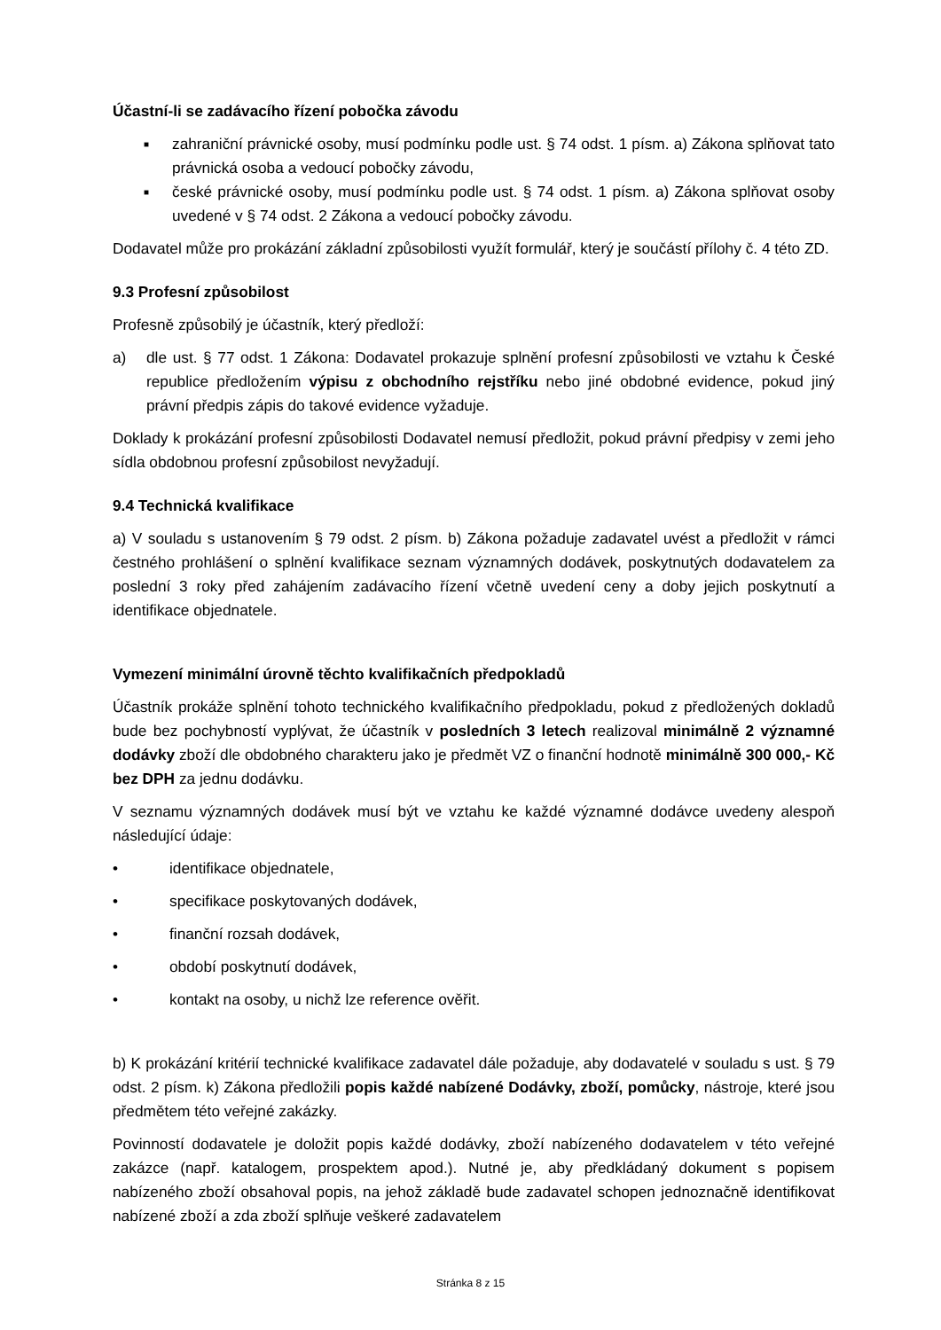Účastní-li se zadávacího řízení pobočka závodu
■
zahraniční právnické osoby, musí podmínku podle ust. § 74 odst. 1 písm. a) Zákona splňovat tato právnická osoba a vedoucí pobočky závodu,
■
české právnické osoby, musí podmínku podle ust. § 74 odst. 1 písm. a) Zákona splňovat osoby uvedené v § 74 odst. 2 Zákona a vedoucí pobočky závodu.
Dodavatel může pro prokázání základní způsobilosti využít formulář, který je součástí přílohy č. 4 této ZD.
9.3 Profesní způsobilost
Profesně způsobilý je účastník, který předloží:
a) dle ust. § 77 odst. 1 Zákona: Dodavatel prokazuje splnění profesní způsobilosti ve vztahu k České republice předložením výpisu z obchodního rejstříku nebo jiné obdobné evidence, pokud jiný právní předpis zápis do takové evidence vyžaduje.
Doklady k prokázání profesní způsobilosti Dodavatel nemusí předložit, pokud právní předpisy v zemi jeho sídla obdobnou profesní způsobilost nevyžadují.
9.4 Technická kvalifikace
a) V souladu s ustanovením § 79 odst. 2 písm. b) Zákona požaduje zadavatel uvést a předložit v rámci čestného prohlášení o splnění kvalifikace seznam významných dodávek, poskytnutých dodavatelem za poslední 3 roky před zahájením zadávacího řízení včetně uvedení ceny a doby jejich poskytnutí a identifikace objednatele.
Vymezení minimální úrovně těchto kvalifikačních předpokladů
Účastník prokáže splnění tohoto technického kvalifikačního předpokladu, pokud z předložených dokladů bude bez pochybností vyplývat, že účastník v posledních 3 letech realizoval minimálně 2 významné dodávky zboží dle obdobného charakteru jako je předmět VZ o finanční hodnotě minimálně 300 000,- Kč bez DPH za jednu dodávku.
V seznamu významných dodávek musí být ve vztahu ke každé významné dodávce uvedeny alespoň následující údaje:
• identifikace objednatele,
• specifikace poskytovaných dodávek,
• finanční rozsah dodávek,
• období poskytnutí dodávek,
• kontakt na osoby, u nichž lze reference ověřit.
b) K prokázání kritérií technické kvalifikace zadavatel dále požaduje, aby dodavatelé v souladu s ust. § 79 odst. 2 písm. k) Zákona předložili popis každé nabízené Dodávky, zboží, pomůcky, nástroje, které jsou předmětem této veřejné zakázky.
Povinností dodavatele je doložit popis každé dodávky, zboží nabízeného dodavatelem v této veřejné zakázce (např. katalogem, prospektem apod.). Nutné je, aby předkládaný dokument s popisem nabízeného zboží obsahoval popis, na jehož základě bude zadavatel schopen jednoznačně identifikovat nabízené zboží a zda zboží splňuje veškeré zadavatelem
Stránka 8 z 15